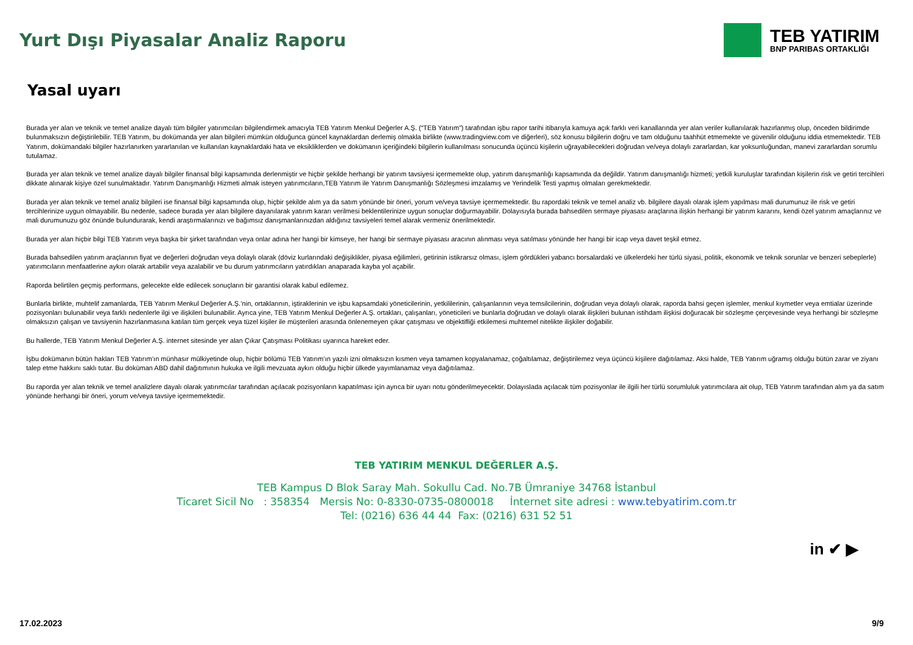Yurt Dışı Piyasalar Analiz Raporu
TEB YATIRIM
BNP PARIBAS ORTAKLIĞI
Yasal uyarı
Burada yer alan ve teknik ve temel analize dayalı tüm bilgiler yatırımcıları bilgilendirmek amacıyla TEB Yatırım Menkul Değerler A.Ş. (“TEB Yatırım”) tarafından işbu rapor tarihi itibarıyla kamuya açık farklı veri kanallarında yer alan veriler kullanılarak hazırlanmış olup, önceden bildirimde bulunmaksızın değiştirilebilir. TEB Yatırım, bu dokümanda yer alan bilgileri mümkün olduğunca güncel kaynaklardan derlemiş olmakla birlikte (www.tradingview.com ve diğerleri), söz konusu bilgilerin doğru ve tam olduğunu taahhüt etmemekte ve güvenilir olduğunu iddia etmemektedir. TEB Yatırım, dokümandaki bilgiler hazırlanırken yararlanılan ve kullanılan kaynaklardaki hata ve eksikliklerden ve dokümanın içeriğindeki bilgilerin kullanılması sonucunda üçüncü kişilerin uğrayabilecekleri doğrudan ve/veya dolaylı zararlardan, kar yoksunluğundan, manevi zararlardan sorumlu tutulamaz.
Burada yer alan teknik ve temel analize dayalı bilgiler finansal bilgi kapsamında derlenmiştir ve hiçbir şekilde herhangi bir yatırım tavsiyesi içermemekte olup, yatırım danışmanlığı kapsamında da değildir. Yatırım danışmanlığı hizmeti; yetkili kuruluşlar tarafından kişilerin risk ve getiri tercihleri dikkate alınarak kişiye özel sunulmaktadır. Yatırım Danışmanlığı Hizmeti almak isteyen yatırımcıların,TEB Yatırım ile Yatırım Danışmanlığı Sözleşmesi imzalamış ve Yerindelik Testi yapmış olmaları gerekmektedir.
Burada yer alan teknik ve temel analiz bilgileri ise finansal bilgi kapsamında olup, hiçbir şekilde alım ya da satım yönünde bir öneri, yorum ve/veya tavsiye içermemektedir. Bu rapordaki teknik ve temel analiz vb. bilgilere dayalı olarak işlem yapılması mali durumunuz ile risk ve getiri tercihlerinize uygun olmayabilir. Bu nedenle, sadece burada yer alan bilgilere dayanılarak yatırım kararı verilmesi beklentilerinize uygun sonuçlar doğurmayabilir. Dolayısıyla burada bahsedilen sermaye piyasası araçlarına ilişkin herhangi bir yatırım kararını, kendi özel yatırım amaçlarınız ve mali durumunuzu göz önünde bulundurarak, kendi araştırmalarınızı ve bağımsız danışmanlarınızdan aldığınız tavsiyeleri temel alarak vermeniz önerilmektedir.
Burada yer alan hiçbir bilgi TEB Yatırım veya başka bir şirket tarafından veya onlar adına her hangi bir kimseye, her hangi bir sermaye piyasası aracının alınması veya satılması yönünde her hangi bir icap veya davet teşkil etmez.
Burada bahsedilen yatırım araçlarının fiyat ve değerleri doğrudan veya dolaylı olarak (döviz kurlarındaki değişiklikler, piyasa eğilimleri, getirinin istikrarsız olması, işlem gördükleri yabancı borsalardaki ve ülkelerdeki her türlü siyasi, politik, ekonomik ve teknik sorunlar ve benzeri sebeplerle) yatırımcıların menfaatlerine aykırı olarak artabilir veya azalabilir ve bu durum yatırımcıların yatırdıkları anaparada kayba yol açabilir.
Raporda belirtilen geçmiş performans, gelecekte elde edilecek sonuçların bir garantisi olarak kabul edilemez.
Bunlarla birlikte, muhtelif zamanlarda, TEB Yatırım Menkul Değerler A.Ş.’nin, ortaklarının, iştiraklerinin ve işbu kapsamdaki yöneticilerinin, yetkililerinin, çalışanlarının veya temsilcilerinin, doğrudan veya dolaylı olarak, raporda bahsi geçen işlemler, menkul kıymetler veya emtialar üzerinde pozisyonları bulunabilir veya farklı nedenlerle ilgi ve ilişkileri bulunabilir. Ayrıca yine, TEB Yatırım Menkul Değerler A.Ş. ortakları, çalışanları, yöneticileri ve bunlarla doğrudan ve dolaylı olarak ilişkileri bulunan istihdam ilişkisi doğuracak bir sözleşme çerçevesinde veya herhangi bir sözleşme olmaksızın çalışan ve tavsiyenin hazırlanmasına katılan tüm gerçek veya tüzel kişiler ile müşterileri arasında önlenemeyen çıkar çatışması ve objektifliği etkilemesi muhtemel nitelikte ilişkiler doğabilir.
Bu hallerde, TEB Yatırım Menkul Değerler A.Ş. internet sitesinde yer alan Çıkar Çatışması Politikası uyarınca hareket eder.
İşbu dokümanın bütün hakları TEB Yatırım’ın münhasır mülkiyetinde olup, hiçbir bölümü TEB Yatırım’ın yazılı izni olmaksızın kısmen veya tamamen kopyalanamaz, çoğaltılamaz, değiştirilemez veya üçüncü kişilere dağıtılamaz. Aksi halde, TEB Yatırım uğramış olduğu bütün zarar ve ziyanı talep etme hakkını saklı tutar. Bu doküman ABD dahil dağıtımının hukuka ve ilgili mevzuata aykırı olduğu hiçbir ülkede yayımlanamaz veya dağıtılamaz.
Bu raporda yer alan teknik ve temel analizlere dayalı olarak yatırımcılar tarafından açılacak pozisyonların kapatılması için ayrıca bir uyarı notu gönderilmeyecektir. Dolayıslada açılacak tüm pozisyonlar ile ilgili her türlü sorumluluk yatırımcılara ait olup, TEB Yatırım tarafından alım ya da satım yönünde herhangi bir öneri, yorum ve/veya tavsiye içermemektedir.
TEB YATIRIM MENKUL DEĞERLER A.Ş.
TEB Kampus D Blok Saray Mah. Sokullu Cad. No.7B Ümraniye 34768 İstanbul
Ticaret Sicil No : 358354 Mersis No: 0-8330-0735-0800018 İnternet site adresi : www.tebyatirim.com.tr
Tel: (0216) 636 44 44 Fax: (0216) 631 52 51
in ✔ ▶
17.02.2023 9/9